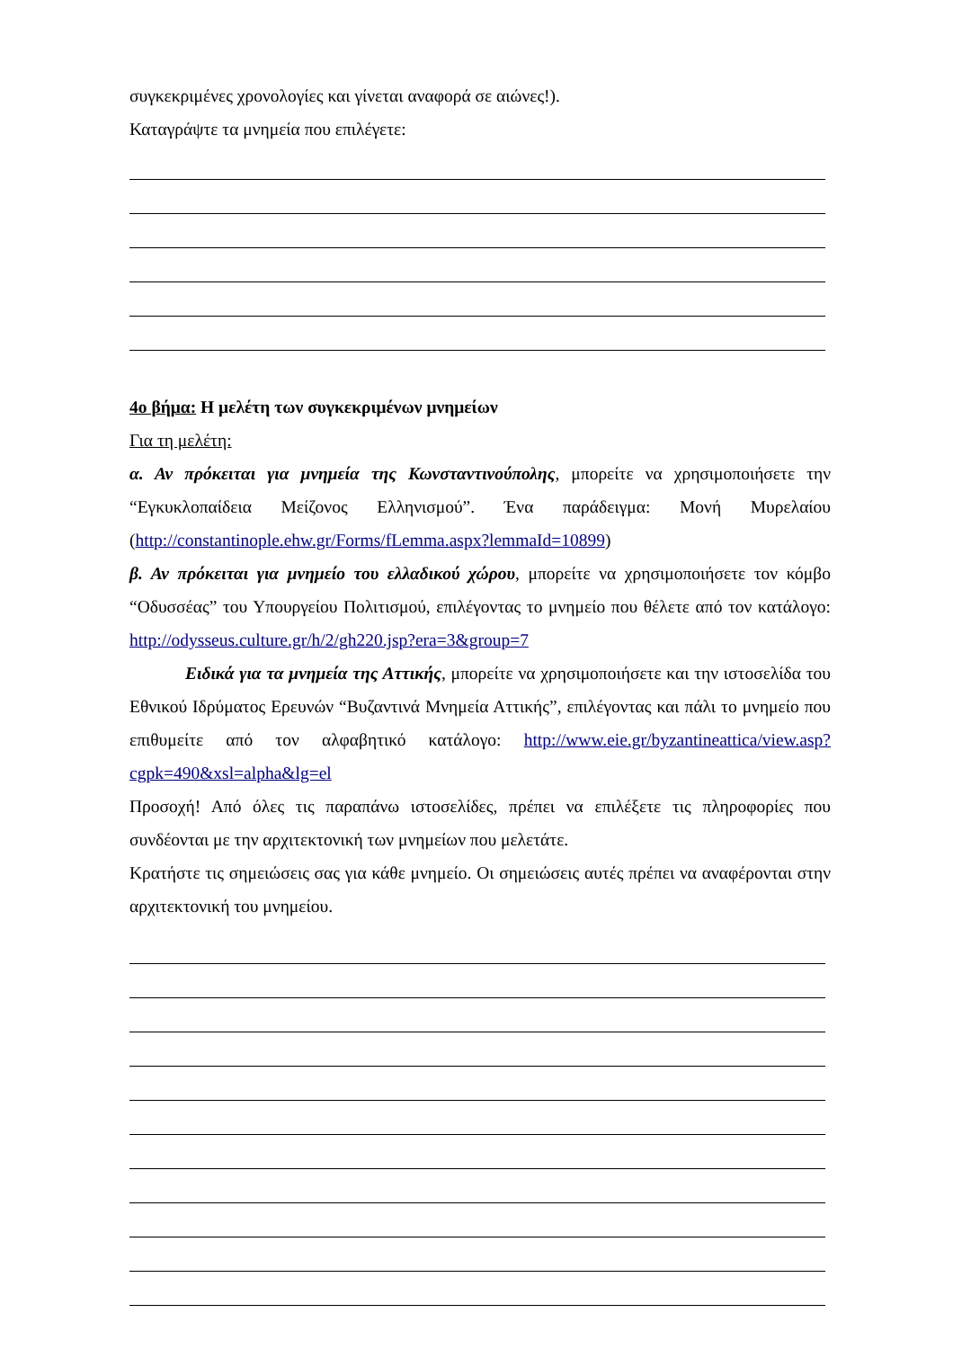συγκεκριμένες χρονολογίες και γίνεται αναφορά σε αιώνες!).
Καταγράψτε τα μνημεία που επιλέγετε:
4ο βήμα: Η μελέτη των συγκεκριμένων μνημείων
Για τη μελέτη:
α. Αν πρόκειται για μνημεία της Κωνσταντινούπολης, μπορείτε να χρησιμοποιήσετε την “Εγκυκλοπαίδεια Μείζονος Ελληνισμού”. Ένα παράδειγμα: Μονή Μυρελαίου (http://constantinople.ehw.gr/Forms/fLemma.aspx?lemmaId=10899)
β. Αν πρόκειται για μνημείο του ελλαδικού χώρου, μπορείτε να χρησιμοποιήσετε τον κόμβο “Οδυσσέας” του Υπουργείου Πολιτισμού, επιλέγοντας το μνημείο που θέλετε από τον κατάλογο: http://odysseus.culture.gr/h/2/gh220.jsp?era=3&group=7
Ειδικά για τα μνημεία της Αττικής, μπορείτε να χρησιμοποιήσετε και την ιστοσελίδα του Εθνικού Ιδρύματος Ερευνών “Βυζαντινά Μνημεία Αττικής”, επιλέγοντας και πάλι το μνημείο που επιθυμείτε από τον αλφαβητικό κατάλογο: http://www.eie.gr/byzantineattica/view.asp?cgpk=490&xsl=alpha&lg=el
Προσοχή! Από όλες τις παραπάνω ιστοσελίδες, πρέπει να επιλέξετε τις πληροφορίες που συνδέονται με την αρχιτεκτονική των μνημείων που μελετάτε.
Κρατήστε τις σημειώσεις σας για κάθε μνημείο. Οι σημειώσεις αυτές πρέπει να αναφέρονται στην αρχιτεκτονική του μνημείου.